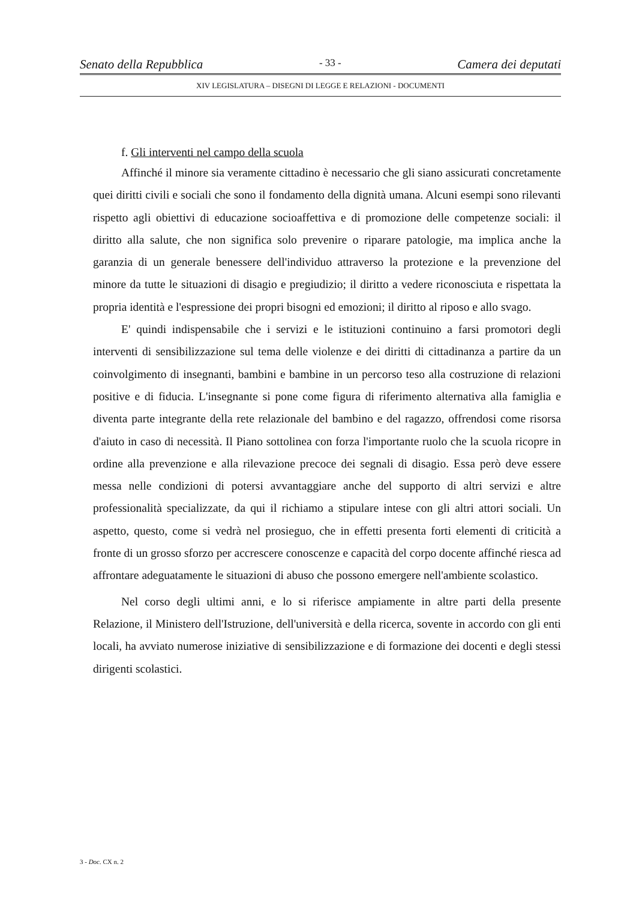Senato della Repubblica - 33 - Camera dei deputati
XIV LEGISLATURA – DISEGNI DI LEGGE E RELAZIONI - DOCUMENTI
f. Gli interventi nel campo della scuola
Affinché il minore sia veramente cittadino è necessario che gli siano assicurati concretamente quei diritti civili e sociali che sono il fondamento della dignità umana. Alcuni esempi sono rilevanti rispetto agli obiettivi di educazione socioaffettiva e di promozione delle competenze sociali: il diritto alla salute, che non significa solo prevenire o riparare patologie, ma implica anche la garanzia di un generale benessere dell'individuo attraverso la protezione e la prevenzione del minore da tutte le situazioni di disagio e pregiudizio; il diritto a vedere riconosciuta e rispettata la propria identità e l'espressione dei propri bisogni ed emozioni; il diritto al riposo e allo svago.
E' quindi indispensabile che i servizi e le istituzioni continuino a farsi promotori degli interventi di sensibilizzazione sul tema delle violenze e dei diritti di cittadinanza a partire da un coinvolgimento di insegnanti, bambini e bambine in un percorso teso alla costruzione di relazioni positive e di fiducia. L'insegnante si pone come figura di riferimento alternativa alla famiglia e diventa parte integrante della rete relazionale del bambino e del ragazzo, offrendosi come risorsa d'aiuto in caso di necessità. Il Piano sottolinea con forza l'importante ruolo che la scuola ricopre in ordine alla prevenzione e alla rilevazione precoce dei segnali di disagio. Essa però deve essere messa nelle condizioni di potersi avvantaggiare anche del supporto di altri servizi e altre professionalità specializzate, da qui il richiamo a stipulare intese con gli altri attori sociali. Un aspetto, questo, come si vedrà nel prosieguo, che in effetti presenta forti elementi di criticità a fronte di un grosso sforzo per accrescere conoscenze e capacità del corpo docente affinché riesca ad affrontare adeguatamente le situazioni di abuso che possono emergere nell'ambiente scolastico.
Nel corso degli ultimi anni, e lo si riferisce ampiamente in altre parti della presente Relazione, il Ministero dell'Istruzione, dell'università e della ricerca, sovente in accordo con gli enti locali, ha avviato numerose iniziative di sensibilizzazione e di formazione dei docenti e degli stessi dirigenti scolastici.
3 - Doc. CX n. 2